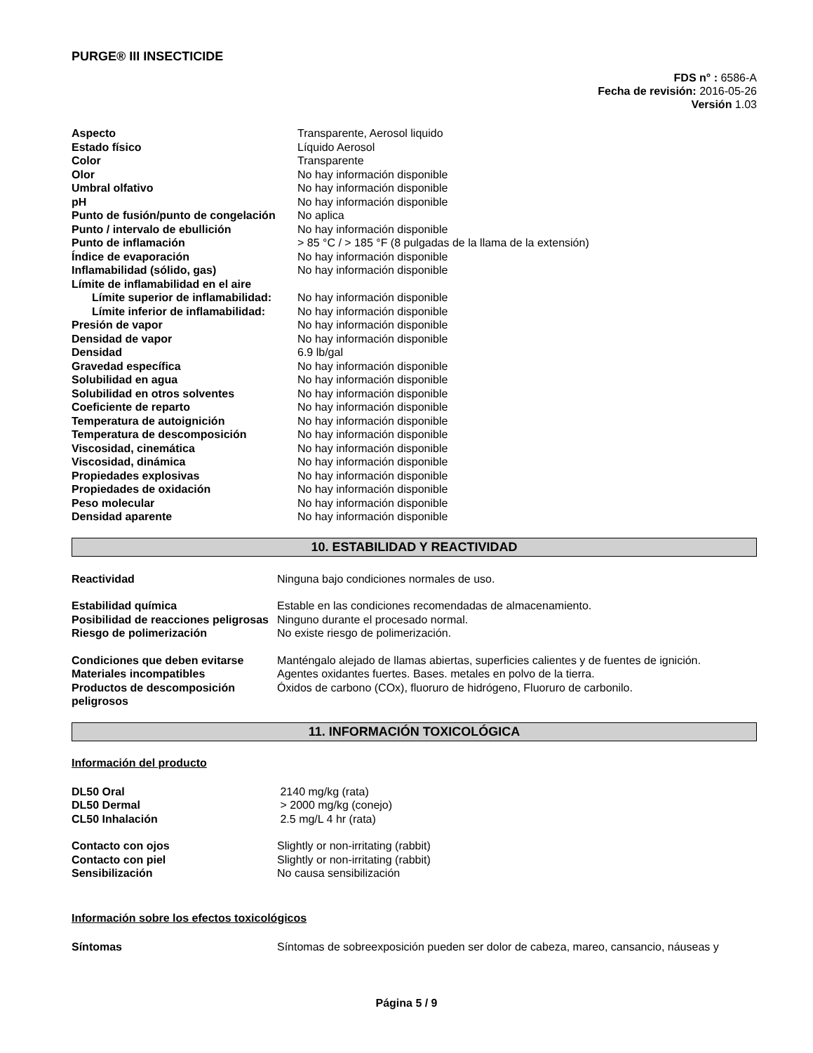PURGE® III INSECTICIDE
FDS n° : 6586-A
Fecha de revisión: 2016-05-26
Versión 1.03
| Aspecto | Transparente, Aerosol liquido |
| Estado físico | Líquido Aerosol |
| Color | Transparente |
| Olor | No hay información disponible |
| Umbral olfativo | No hay información disponible |
| pH | No hay información disponible |
| Punto de fusión/punto de congelación | No aplica |
| Punto / intervalo de ebullición | No hay información disponible |
| Punto de inflamación | > 85 °C / > 185 °F (8 pulgadas de la llama de la extensión) |
| Índice de evaporación | No hay información disponible |
| Inflamabilidad (sólido, gas) | No hay información disponible |
| Límite de inflamabilidad en el aire | |
| Límite superior de inflamabilidad: | No hay información disponible |
| Límite inferior de inflamabilidad: | No hay información disponible |
| Presión de vapor | No hay información disponible |
| Densidad de vapor | No hay información disponible |
| Densidad | 6.9 lb/gal |
| Gravedad específica | No hay información disponible |
| Solubilidad en agua | No hay información disponible |
| Solubilidad en otros solventes | No hay información disponible |
| Coeficiente de reparto | No hay información disponible |
| Temperatura de autoignición | No hay información disponible |
| Temperatura de descomposición | No hay información disponible |
| Viscosidad, cinemática | No hay información disponible |
| Viscosidad, dinámica | No hay información disponible |
| Propiedades explosivas | No hay información disponible |
| Propiedades de oxidación | No hay información disponible |
| Peso molecular | No hay información disponible |
| Densidad aparente | No hay información disponible |
10. ESTABILIDAD Y REACTIVIDAD
| Reactividad | Ninguna bajo condiciones normales de uso. |
| Estabilidad química | Estable en las condiciones recomendadas de almacenamiento. |
| Posibilidad de reacciones peligrosas | Ninguno durante el procesado normal. |
| Riesgo de polimerización | No existe riesgo de polimerización. |
| Condiciones que deben evitarse | Manténgalo alejado de llamas abiertas, superficies calientes y de fuentes de ignición. |
| Materiales incompatibles | Agentes oxidantes fuertes. Bases. metales en polvo de la tierra. |
| Productos de descomposición peligrosos | Óxidos de carbono (COx), fluoruro de hidrógeno, Fluoruro de carbonilo. |
11. INFORMACIÓN TOXICOLÓGICA
Información del producto
| DL50 Oral | 2140 mg/kg (rata) |
| DL50 Dermal | > 2000 mg/kg (conejo) |
| CL50 Inhalación | 2.5 mg/L 4 hr (rata) |
| Contacto con ojos | Slightly or non-irritating (rabbit) |
| Contacto con piel | Slightly or non-irritating (rabbit) |
| Sensibilización | No causa sensibilización |
Información sobre los efectos toxicológicos
| Síntomas | Síntomas de sobreexposición pueden ser dolor de cabeza, mareo, cansancio, náuseas y |
Página 5 / 9